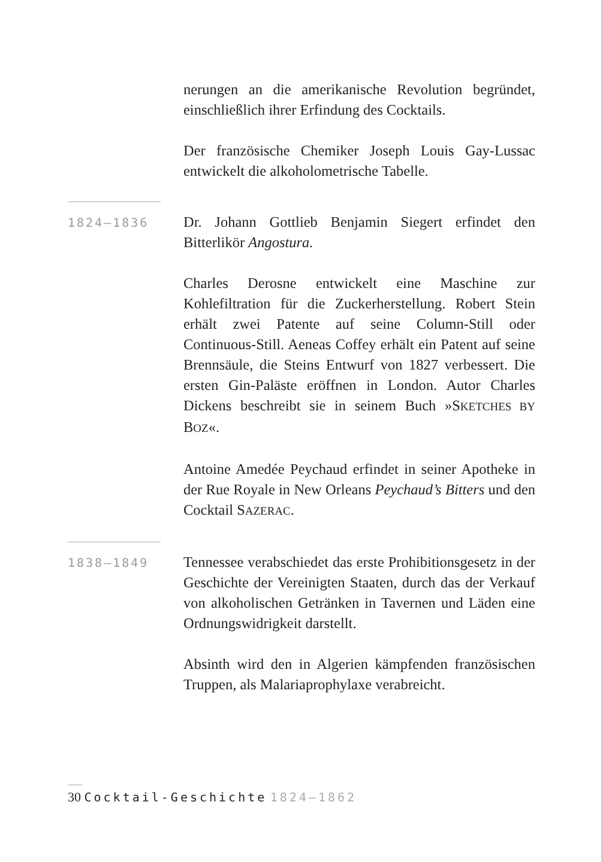nerungen an die amerikanische Revolution begründet, einschließlich ihrer Erfindung des Cocktails.
Der französische Chemiker Joseph Louis Gay-Lussac entwickelt die alkoholometrische Tabelle.
1824–1836
Dr. Johann Gottlieb Benjamin Siegert erfindet den Bitterlikör Angostura.
Charles Derosne entwickelt eine Maschine zur Kohlefiltration für die Zuckerherstellung. Robert Stein erhält zwei Patente auf seine Column-Still oder Continuous-Still. Aeneas Coffey erhält ein Patent auf seine Brennsäule, die Steins Entwurf von 1827 verbessert. Die ersten Gin-Paläste eröffnen in London. Autor Charles Dickens beschreibt sie in seinem Buch »SKETCHES BY BOZ«.
Antoine Amedée Peychaud erfindet in seiner Apotheke in der Rue Royale in New Orleans Peychaud’s Bitters und den Cocktail SAZERAC.
1838–1849
Tennessee verabschiedet das erste Prohibitionsgesetz in der Geschichte der Vereinigten Staaten, durch das der Verkauf von alkoholischen Getränken in Tavernen und Läden eine Ordnungswidrigkeit darstellt.
Absinth wird den in Algerien kämpfenden französischen Truppen, als Malariaprophylaxe verabreicht.
30 Cocktail-Geschichte 1824–1862